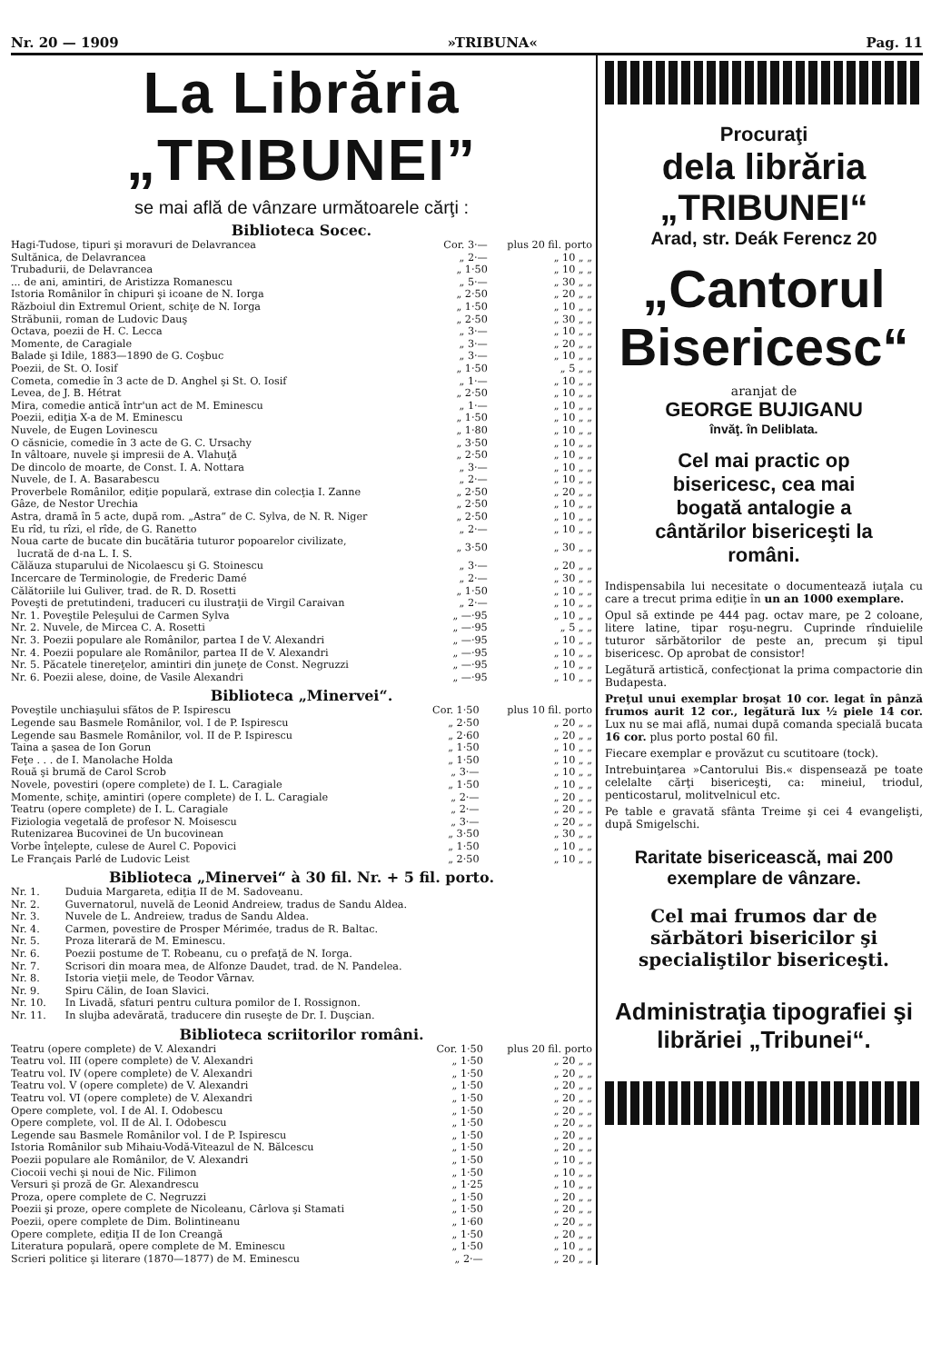Nr. 20 — 1909 »TRIBUNA« Pag. 11
La Librăria „TRIBUNEI”
se mai află de vânzare următoarele cărţi :
Biblioteca Socec.
| Hagi-Tudose, tipuri şi moravuri de Delavrancea | Cor. 3·— | plus 20 fil. porto |
| Sultănica, de Delavrancea | „ 2·— | „ 10 „ „ |
| Trubadurii, de Delavrancea | „ 1·50 | „ 10 „ „ |
| ... de ani, amintiri, de Aristizza Romanescu | „ 5·— | „ 30 „ „ |
| Istoria Românilor în chipuri şi icoane de N. Iorga | „ 2·50 | „ 20 „ „ |
| Războiul din Extremul Orient, schiţe de N. Iorga | „ 1·50 | „ 10 „ „ |
| Străbunii, roman de Ludovic Dauş | „ 2·50 | „ 30 „ „ |
| Octava, poezii de H. C. Lecca | „ 3·— | „ 10 „ „ |
| Momente, de Caragiale | „ 3·— | „ 20 „ „ |
| Balade şi Idile, 1883—1890 de G. Coşbuc | „ 3·— | „ 10 „ „ |
| Poezii, de St. O. Iosif | „ 1·50 | „ 5 „ „ |
| Cometa, comedie în 3 acte de D. Anghel şi St. O. Iosif | „ 1·— | „ 10 „ „ |
| Levea, de J. B. Hétrat | „ 2·50 | „ 10 „ „ |
| Mira, comedie antică într'un act de M. Eminescu | „ 1·— | „ 10 „ „ |
| Poezii, ediţia X-a de M. Eminescu | „ 1·50 | „ 10 „ „ |
| Nuvele, de Eugen Lovinescu | „ 1·80 | „ 10 „ „ |
| O căsnicie, comedie în 3 acte de G. C. Ursachy | „ 3·50 | „ 10 „ „ |
| In vâltoare, nuvele şi impresii de A. Vlahuţă | „ 2·50 | „ 10 „ „ |
| De dincolo de moarte, de Const. I. A. Nottara | „ 3·— | „ 10 „ „ |
| Nuvele, de I. A. Basarabescu | „ 2·— | „ 10 „ „ |
| Proverbele Românilor, ediţie populară, extrase din colecţia I. Zanne | „ 2·50 | „ 20 „ „ |
| Gâze, de Nestor Urechia | „ 2·50 | „ 10 „ „ |
| Astra, dramă în 5 acte, după rom. „Astra“ de C. Sylva, de N. R. Niger | „ 2·50 | „ 10 „ „ |
| Eu rîd, tu rîzi, el rîde, de G. Ranetto | „ 2·— | „ 10 „ „ |
| Noua carte de bucate din bucătăria tuturor popoarelor civilizate, lucrată de d-na L. I. S. | „ 3·50 | „ 30 „ „ |
| Călăuza stuparului de Nicolaescu şi G. Stoinescu | „ 3·— | „ 20 „ „ |
| Incercare de Terminologie, de Frederic Damé | „ 2·— | „ 30 „ „ |
| Călătoriile lui Guliver, trad. de R. D. Rosetti | „ 1·50 | „ 10 „ „ |
| Poveşti de pretutindeni, traduceri cu ilustraţii de Virgil Caraivan | „ 2·— | „ 10 „ „ |
| Nr. 1. Poveştile Peleşului de Carmen Sylva | „ —·95 | „ 10 „ „ |
| Nr. 2. Nuvele, de Mircea C. A. Rosetti | „ —·95 | „ 5 „ „ |
| Nr. 3. Poezii populare ale Românilor, partea I de V. Alexandri | „ —·95 | „ 10 „ „ |
| Nr. 4. Poezii populare ale Românilor, partea II de V. Alexandri | „ —·95 | „ 10 „ „ |
| Nr. 5. Păcatele tinereţelor, amintiri din juneţe de Const. Negruzzi | „ —·95 | „ 10 „ „ |
| Nr. 6. Poezii alese, doine, de Vasile Alexandri | „ —·95 | „ 10 „ „ |
Biblioteca „Minervei“.
| Poveştile unchiaşului sfătos de P. Ispirescu | Cor. 1·50 | plus 10 fil. porto |
| Legende sau Basmele Românilor, vol. I de P. Ispirescu | „ 2·50 | „ 20 „ „ |
| Legende sau Basmele Românilor, vol. II de P. Ispirescu | „ 2·60 | „ 20 „ „ |
| Taina a şasea de Ion Gorun | „ 1·50 | „ 10 „ „ |
| Feţe . . . de I. Manolache Holda | „ 1·50 | „ 10 „ „ |
| Rouă şi brumă de Carol Scrob | „ 3·— | „ 10 „ „ |
| Novele, povestiri (opere complete) de I. L. Caragiale | „ 1·50 | „ 10 „ „ |
| Momente, schiţe, amintiri (opere complete) de I. L. Caragiale | „ 2·— | „ 20 „ „ |
| Teatru (opere complete) de I. L. Caragiale | „ 2·— | „ 20 „ „ |
| Fiziologia vegetală de profesor N. Moisescu | „ 3·— | „ 20 „ „ |
| Rutenizarea Bucovinei de Un bucovinean | „ 3·50 | „ 30 „ „ |
| Vorbe înţelepte, culese de Aurel C. Popovici | „ 1·50 | „ 10 „ „ |
| Le Français Parlé de Ludovic Leist | „ 2·50 | „ 10 „ „ |
Biblioteca „Minervei“ à 30 fil. Nr. + 5 fil. porto.
| Nr. 1. | Duduia Margareta, ediţia II de M. Sadoveanu. |
| Nr. 2. | Guvernatorul, nuvelă de Leonid Andreiew, tradus de Sandu Aldea. |
| Nr. 3. | Nuvele de L. Andreiew, tradus de Sandu Aldea. |
| Nr. 4. | Carmen, povestire de Prosper Mérimée, tradus de R. Baltac. |
| Nr. 5. | Proza literară de M. Eminescu. |
| Nr. 6. | Poezii postume de T. Robeanu, cu o prefaţă de N. Iorga. |
| Nr. 7. | Scrisori din moara mea, de Alfonze Daudet, trad. de N. Pandelea. |
| Nr. 8. | Istoria vieţii mele, de Teodor Vârnav. |
| Nr. 9. | Spiru Călin, de Ioan Slavici. |
| Nr. 10. | In Livadă, sfaturi pentru cultura pomilor de I. Rossignon. |
| Nr. 11. | In slujba adevărată, traducere din ruseşte de Dr. I. Duşcian. |
Biblioteca scriitorilor români.
| Teatru (opere complete) de V. Alexandri | Cor. 1·50 | plus 20 fil. porto |
| Teatru vol. III (opere complete) de V. Alexandri | „ 1·50 | „ 20 „ „ |
| Teatru vol. IV (opere complete) de V. Alexandri | „ 1·50 | „ 20 „ „ |
| Teatru vol. V (opere complete) de V. Alexandri | „ 1·50 | „ 20 „ „ |
| Teatru vol. VI (opere complete) de V. Alexandri | „ 1·50 | „ 20 „ „ |
| Opere complete, vol. I de Al. I. Odobescu | „ 1·50 | „ 20 „ „ |
| Opere complete, vol. II de Al. I. Odobescu | „ 1·50 | „ 20 „ „ |
| Legende sau Basmele Românilor vol. I de P. Ispirescu | „ 1·50 | „ 20 „ „ |
| Istoria Românilor sub Mihaiu-Vodă-Viteazul de N. Bălcescu | „ 1·50 | „ 20 „ „ |
| Poezii populare ale Românilor, de V. Alexandri | „ 1·50 | „ 10 „ „ |
| Ciocoii vechi şi noui de Nic. Filimon | „ 1·50 | „ 10 „ „ |
| Versuri şi proză de Gr. Alexandrescu | „ 1·25 | „ 10 „ „ |
| Proza, opere complete de C. Negruzzi | „ 1·50 | „ 20 „ „ |
| Poezii şi proze, opere complete de Nicoleanu, Cârlova şi Stamati | „ 1·50 | „ 20 „ „ |
| Poezii, opere complete de Dim. Bolintineanu | „ 1·60 | „ 20 „ „ |
| Opere complete, ediţia II de Ion Creangă | „ 1·50 | „ 20 „ „ |
| Literatura populară, opere complete de M. Eminescu | „ 1·50 | „ 10 „ „ |
| Scrieri politice şi literare (1870—1877) de M. Eminescu | „ 2·— | „ 20 „ „ |
Procuraţi
dela librăria „TRIBUNEI“
Arad, str. Deák Ferencz 20
„Cantorul Bisericesc“
aranjat de
GEORGE BUJIGANU
învăţ. în Deliblata.
Cel mai practic op bisericesc, cea mai bogată antalogie a cântărilor bisericeşti la români.
Indispensabila lui necesitate o documentează iuţala cu care a trecut prima ediţie în un an 1000 exemplare.
Opul să extinde pe 444 pag. octav mare, pe 2 coloane, litere latine, tipar roşu-negru. Cuprinde rînduielile tuturor sărbătorilor de peste an, precum şi tipul bisericesc. Op aprobat de consistor!
Legătură artistică, confecţionat la prima compactorie din Budapesta.
Preţul unui exemplar broşat 10 cor. legat în pânză frumos aurit 12 cor., legătură lux ½ piele 14 cor. Lux nu se mai află, numai după comanda specială bucata 16 cor. plus porto postal 60 fil.
Fiecare exemplar e provăzut cu scutitoare (tock).
Intrebuinţarea »Cantorului Bis.« dispensează pe toate celelalte cărţi bisericeşti, ca: mineiul, triodul, penticostarul, molitvelnicul etc.
Pe table e gravată sfânta Treime şi cei 4 evangelişti, după Smigelschi.
Raritate bisericească, mai 200 exemplare de vânzare.
Cel mai frumos dar de sărbători bisericilor şi specialiştilor bisericeşti.
Administraţia tipografiei şi librăriei „Tribunei“.